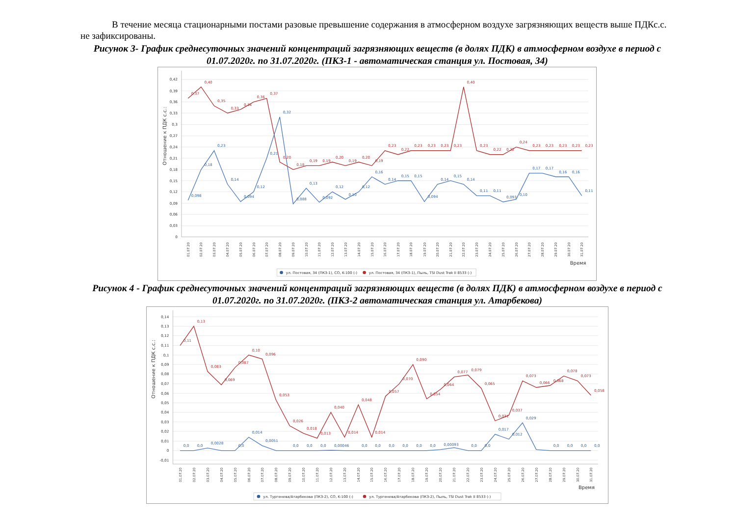В течение месяца стационарными постами разовые превышение содержания в атмосферном воздухе загрязняющих веществ выше ПДКс.с. не зафиксированы.
Рисунок 3- График среднесуточных значений концентраций загрязняющих веществ (в долях ПДК) в атмосферном воздухе в период с 01.07.2020г. по 31.07.2020г. (ПКЗ-1 - автоматическая станция ул. Постовая, 34)
Отношение к ПДК с.с.:
0,42
0,39
0,36
0,33
0,3
0,27
0,24
0,21
0,18
0,15
0,12
0,09
0,06
0,03
0
0,37
0,40
0,35
0,33
0,34
0,36
0,37
0,20
0,18
0,19
0,19
0,20
0,19
0,20
0,19
0,23
0,22
0,23
0,23
0,23
0,23
0,40
0,23
0,22
0,22
0,24
0,23
0,23
0,23
0,23
0,23
0,098
0,18
0,23
0,14
0,094
0,12
0,21
0,32
0,088
0,13
0,092
0,12
0,10
0,12
0,16
0,14
0,15
0,15
0,094
0,14
0,15
0,14
0,11
0,11
0,093
0,10
0,17
0,17
0,16
0,16
0,11
01.07.20
02.07.20
03.07.20
04.07.20
05.07.20
06.07.20
07.07.20
08.07.20
09.07.20
10.07.20
11.07.20
12.07.20
13.07.20
14.07.20
15.07.20
16.07.20
17.07.20
18.07.20
19.07.20
20.07.20
21.07.20
22.07.20
23.07.20
24.07.20
25.07.20
26.07.20
27.07.20
28.07.20
29.07.20
30.07.20
31.07.20
Время
ул. Постовая, 34 (ПКЗ-1), CO, K-100 (-)
ул. Постовая, 34 (ПКЗ-1), Пыль, TSI Dust Trak II 8533 (-)
Рисунок 4 - График среднесуточных значений концентраций загрязняющих веществ (в долях ПДК) в атмосферном воздухе в период с 01.07.2020г. по 31.07.2020г. (ПКЗ-2 автоматическая станция ул. Атарбекова)
Отношение к ПДК с.с.:
0,14
0,13
0,12
0,11
0,1
0,09
0,08
0,07
0,06
0,05
0,04
0,03
0,02
0,01
0
-0,01
0,11
0,13
0,083
0,069
0,087
0,10
0,096
0,053
0,026
0,018
0,013
0,040
0,014
0,048
0,014
0,057
0,070
0,090
0,054
0,064
0,077
0,079
0,065
0,031
0,037
0,073
0,066
0,068
0,078
0,073
0,058
0,0
0,0
0,0028
0,0
0,014
0,0051
0,0
0,0
0,0
0,00046
0,0
0,0
0,0
0,0
0,0
0,0
0,00093
0,0
0,0
0,017
0,012
0,029
0,0
0,0
0,0
0,0
01.07.20
02.07.20
03.07.20
04.07.20
05.07.20
06.07.20
07.07.20
08.07.20
09.07.20
10.07.20
11.07.20
12.07.20
13.07.20
14.07.20
15.07.20
16.07.20
17.07.20
18.07.20
19.07.20
20.07.20
21.07.20
22.07.20
23.07.20
24.07.20
25.07.20
26.07.20
27.07.20
28.07.20
29.07.20
30.07.20
31.07.20
Время
ул. Тургенева/Атарбекова (ПКЗ-2), CO, K-100 (-)
ул. Тургенева/Атарбекова (ПКЗ-2), Пыль, TSI Dust Trak II 8533 (-)